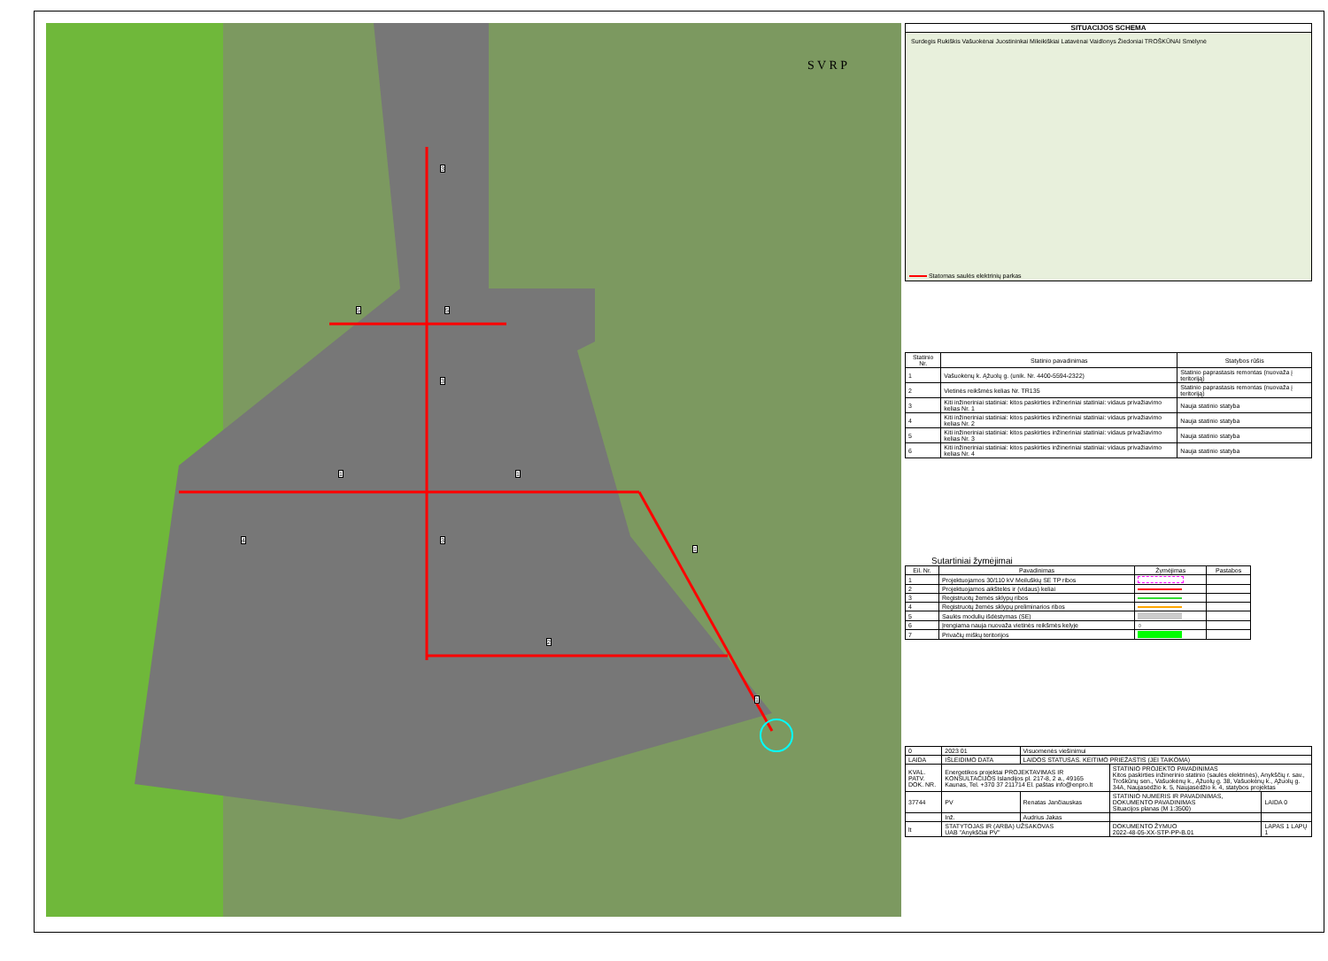3
5 5
3
1 1
4 3
1
2
1
S V R P
SITUACIJOS SCHEMA
Surdegis Rukiškis Vašuokėnai Juostininkai Mileikiškiai Latavėnai Vaidlonys Žiedoniai TROŠKŪNAI Smėlynė
Statomas saulės elektrinių parkas
| Statinio Nr. | Statinio pavadinimas | Statybos rūšis |
| --- | --- | --- |
| 1 | Vašuokėnų k. Ąžuolų g. (unik. Nr. 4400-5594-2322) | Statinio paprastasis remontas (nuovaža į teritoriją) |
| 2 | Vietinės reikšmės kelias Nr. TR135 | Statinio paprastasis remontas (nuovaža į teritoriją) |
| 3 | Kiti inžineriniai statiniai: kitos paskirties inžineriniai statiniai: vidaus privažiavimo kelias Nr. 1 | Nauja statinio statyba |
| 4 | Kiti inžineriniai statiniai: kitos paskirties inžineriniai statiniai: vidaus privažiavimo kelias Nr. 2 | Nauja statinio statyba |
| 5 | Kiti inžineriniai statiniai: kitos paskirties inžineriniai statiniai: vidaus privažiavimo kelias Nr. 3 | Nauja statinio statyba |
| 6 | Kiti inžineriniai statiniai: kitos paskirties inžineriniai statiniai: vidaus privažiavimo kelias Nr. 4 | Nauja statinio statyba |
Sutartiniai žymėjimai
| Eil. Nr. | Pavadinimas | Žymėjimas | Pastabos |
| --- | --- | --- | --- |
| 1 | Projektuojamos 30/110 kV Meiluškių SE TP ribos | | |
| 2 | Projektuojamos aikštelės ir (vidaus) keliai | | |
| 3 | Registruotų žemės sklypų ribos | | |
| 4 | Registruotų žemės sklypų preliminarios ribos | | |
| 5 | Saulės modulių išdėstymas (SE) | | |
| 6 | Įrengiama nauja nuovaža vietinės reikšmės kelyje | ○ | |
| 7 | Privačių miškų teritorijos | | |
| 0 | 2023 01 | Visuomenės viešinimui | | |
| LAIDA | IŠLEIDIMO DATA | LAIDOS STATUSAS. KEITIMO PRIEŽASTIS (JEI TAIKOMA) | | |
| KVAL. PATV. DOK. NR. | Energetikos projektai PROJEKTAVIMAS IR KONSULTACIJOS Islandijos pl. 217-8, 2 a., 49165 Kaunas, Tel. +370 37 211714 El. paštas info@enpro.lt | | STATINIO PROJEKTO PAVADINIMAS Kitos paskirties inžinerinio statinio (saulės elektrinės), Anykščių r. sav., Troškūnų sen., Vašuokėnų k., Ąžuolų g. 38, Vašuokėnų k., Ąžuolų g. 34A, Naujasėdžio k. 5, Naujasėdžio k. 4, statybos projektas | |
| 37744 | PV | Renatas Jančiauskas | STATINIO NUMERIS IR PAVADINIMAS, DOKUMENTO PAVADINIMAS Situacijos planas (M 1:3500) | LAIDA 0 |
| | Inž. | Audrius Jakas | | |
| lt | STATYTOJAS IR (ARBA) UŽSAKOVAS UAB "Anykščiai PV" | | DOKUMENTO ŽYMUO 2022-48-05-XX-STP-PP-B.01 | LAPAS 1 LAPŲ 1 |